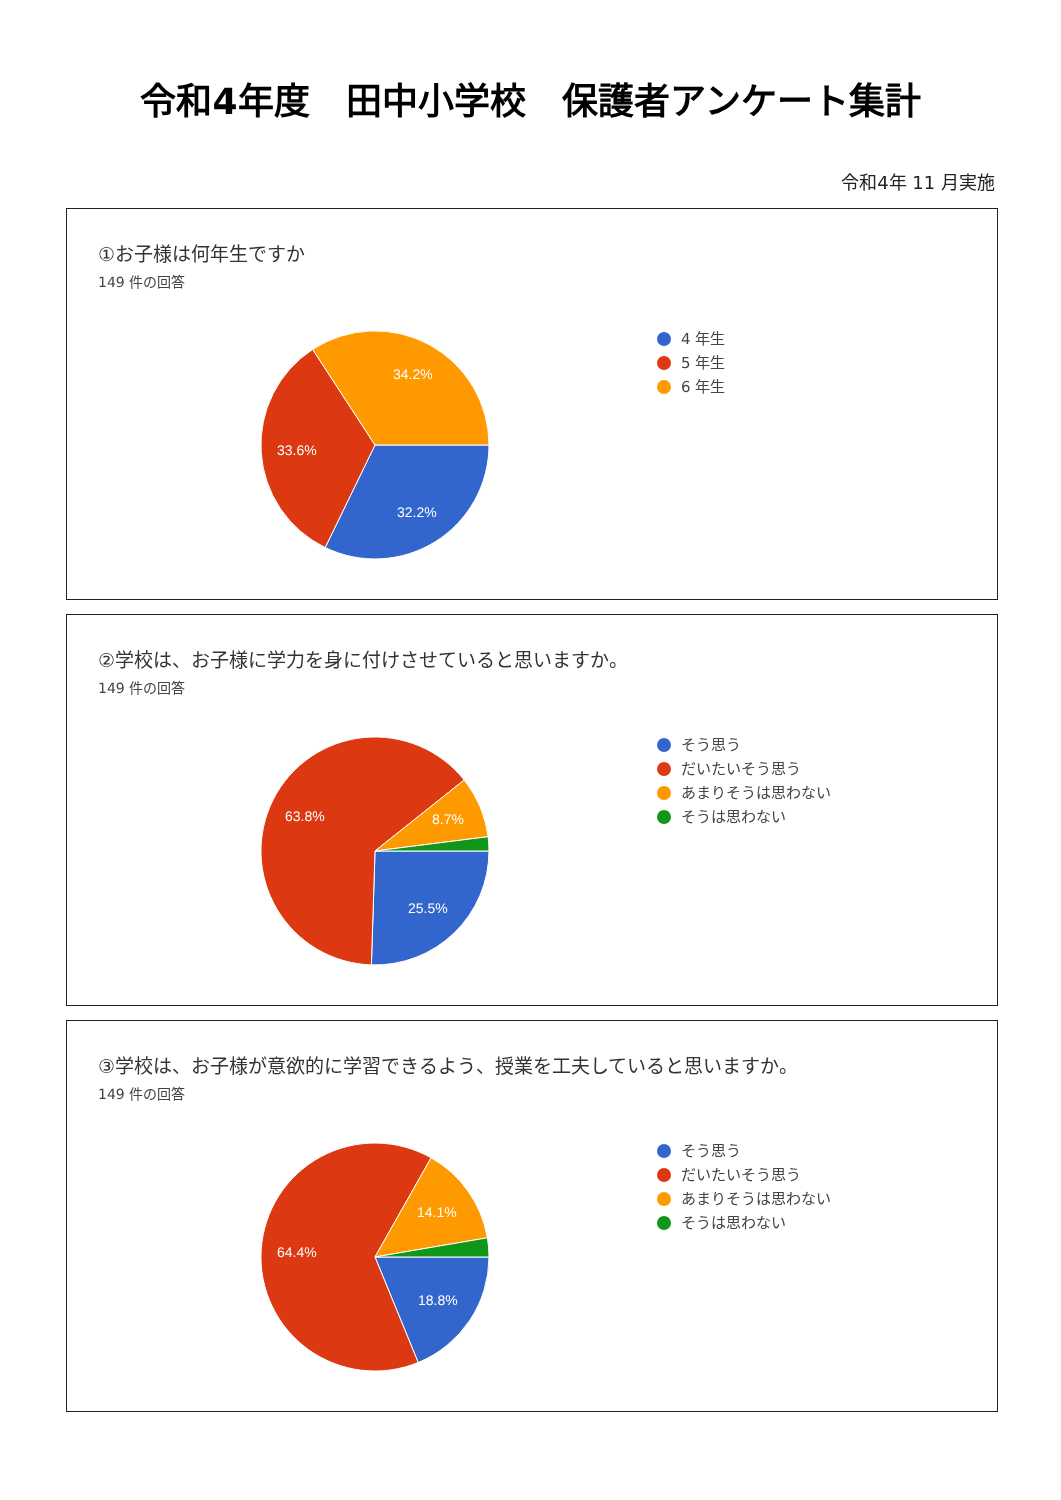令和4年度　田中小学校　保護者アンケート集計
令和4年 11 月実施
①お子様は何年生ですか
149 件の回答
32.2%
33.6%
34.2%
4 年生
5 年生
6 年生
②学校は、お子様に学力を身に付けさせていると思いますか。
149 件の回答
25.5%
63.8%
8.7%
そう思う
だいたいそう思う
あまりそうは思わない
そうは思わない
③学校は、お子様が意欲的に学習できるよう、授業を工夫していると思いますか。
149 件の回答
18.8%
64.4%
14.1%
そう思う
だいたいそう思う
あまりそうは思わない
そうは思わない